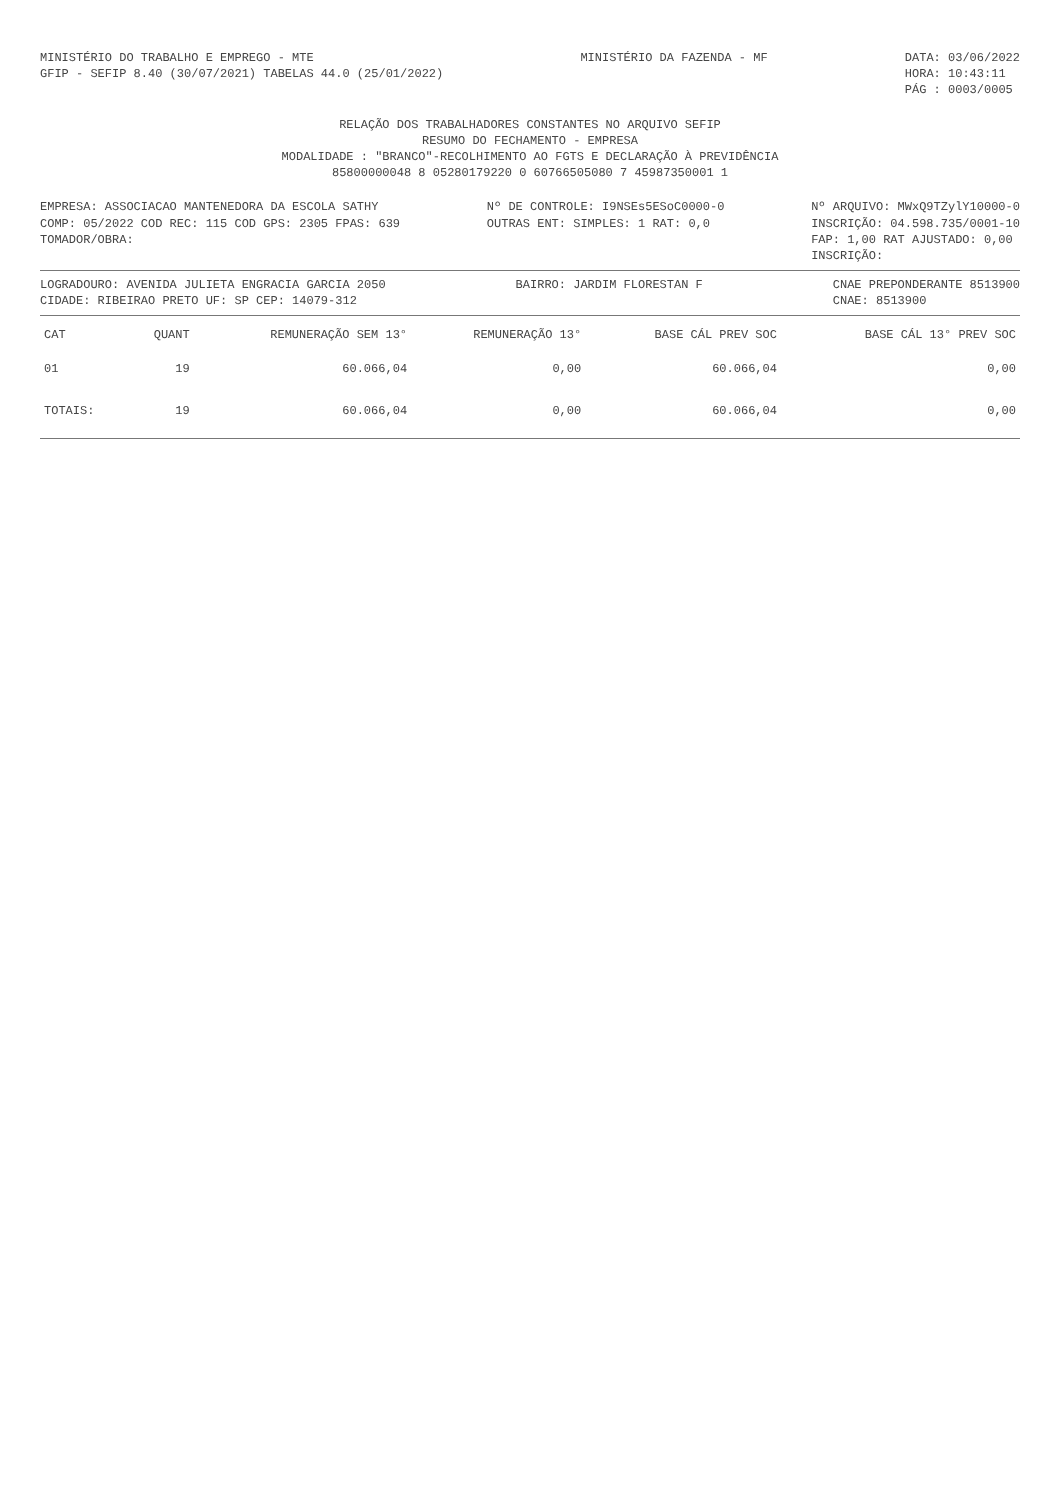MINISTÉRIO DO TRABALHO E EMPREGO - MTE
GFIP - SEFIP 8.40 (30/07/2021) TABELAS 44.0 (25/01/2022)
MINISTÉRIO DA FAZENDA - MF DATA: 03/06/2022
HORA: 10:43:11
PÁG : 0003/0005
RELAÇÃO DOS TRABALHADORES CONSTANTES NO ARQUIVO SEFIP
RESUMO DO FECHAMENTO - EMPRESA
MODALIDADE : "BRANCO"-RECOLHIMENTO AO FGTS E DECLARAÇÃO À PREVIDÊNCIA
85800000048 8 05280179220 0 60766505080 7 45987350001 1
EMPRESA: ASSOCIACAO MANTENEDORA DA ESCOLA SATHY
COMP: 05/2022 COD REC: 115 COD GPS: 2305 FPAS: 639
TOMADOR/OBRA:
Nº DE CONTROLE: I9NSEs5ESoC0000-0
OUTRAS ENT: SIMPLES: 1 RAT: 0,0
Nº ARQUIVO: MWxQ9TZylY10000-0
INSCRIÇÃO: 04.598.735/0001-10
FAP: 1,00 RAT AJUSTADO: 0,00
INSCRIÇÃO:
LOGRADOURO: AVENIDA JULIETA ENGRACIA GARCIA 2050
CIDADE: RIBEIRAO PRETO UF: SP CEP: 14079-312
BAIRRO: JARDIM FLORESTAN F CNAE PREPONDERANTE 8513900
CNAE: 8513900
| CAT | QUANT | REMUNERAÇÃO SEM 13° | REMUNERAÇÃO 13° | BASE CÁL PREV SOC | BASE CÁL 13° PREV SOC |
| --- | --- | --- | --- | --- | --- |
| 01 | 19 | 60.066,04 | 0,00 | 60.066,04 | 0,00 |
| TOTAIS: | 19 | 60.066,04 | 0,00 | 60.066,04 | 0,00 |